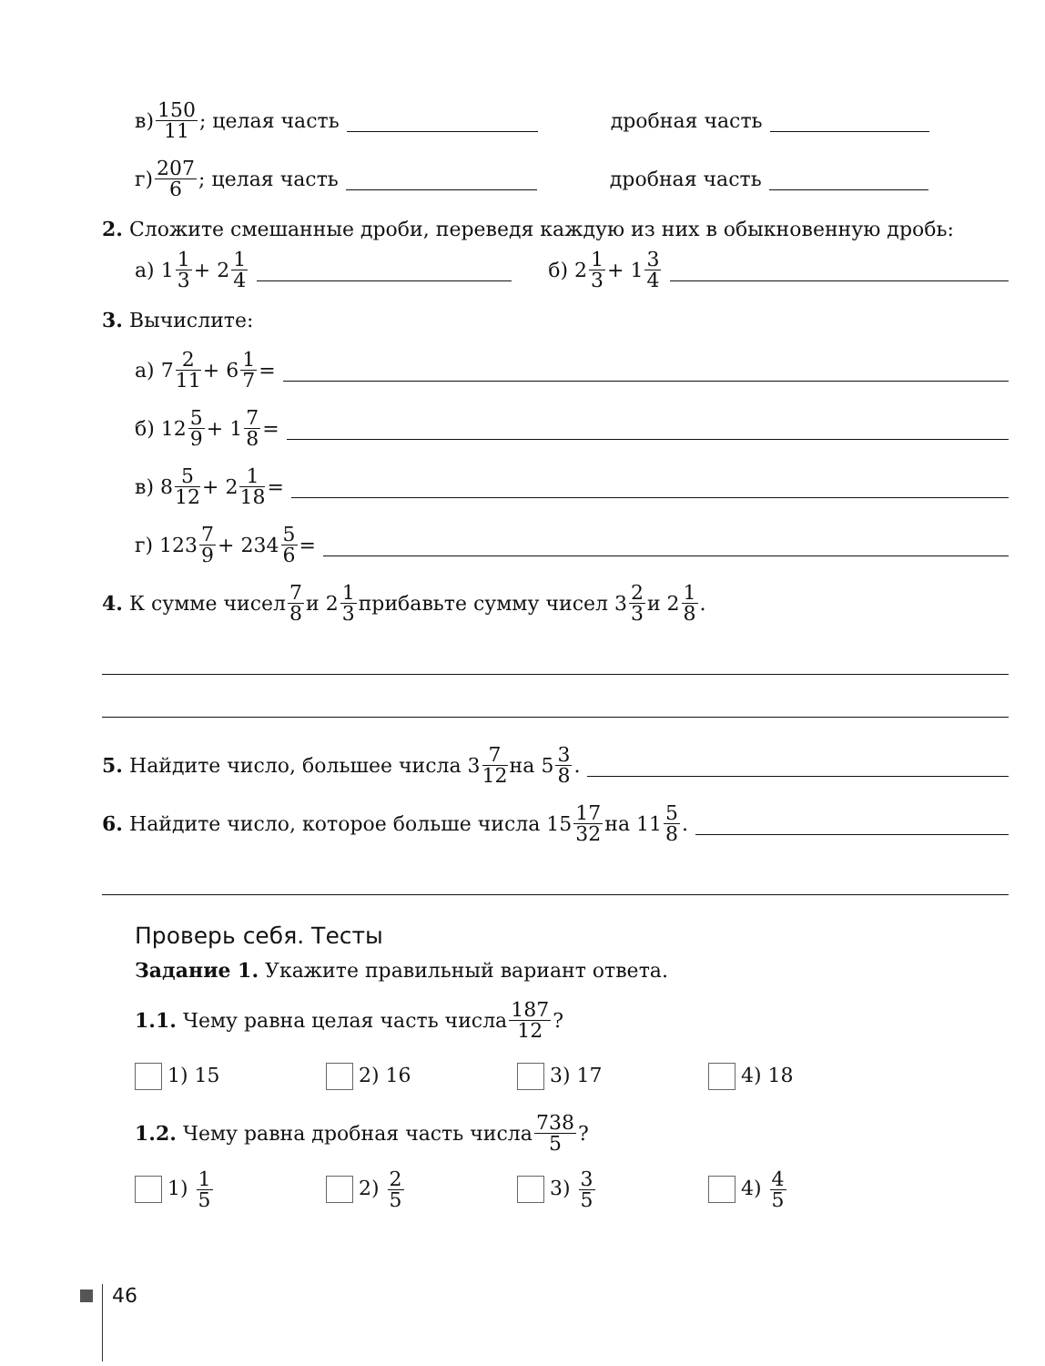в) 150 11; целая часть дробная часть
г) 207 6; целая часть дробная часть
2. Сложите смешанные дроби, переведя каждую из них в обыкновенную дробь:
а) 1 1 3 + 2 1 4 б) 2 1 3 + 1 3 4
3. Вычислите:
а) 7 2 11 + 6 1 7 =
б) 12 5 9 + 1 7 8 =
в) 8 5 12 + 2 1 18 =
г) 123 7 9 + 234 5 6 =
4. К сумме чисел 7 8 и 2 1 3 прибавьте сумму чисел 3 2 3 и 2 1 8.
5. Найдите число, большее числа 3 7 12 на 5 3 8.
6. Найдите число, которое больше числа 15 17 32 на 11 5 8.
Проверь себя. Тесты
Задание 1. Укажите правильный вариант ответа.
1.1. Чему равна целая часть числа 187 12?
1) 15 2) 16 3) 17 4) 18
1.2. Чему равна дробная часть числа 738 5?
1) 1 5
2) 2 5
3) 3 5
4) 4 5
46